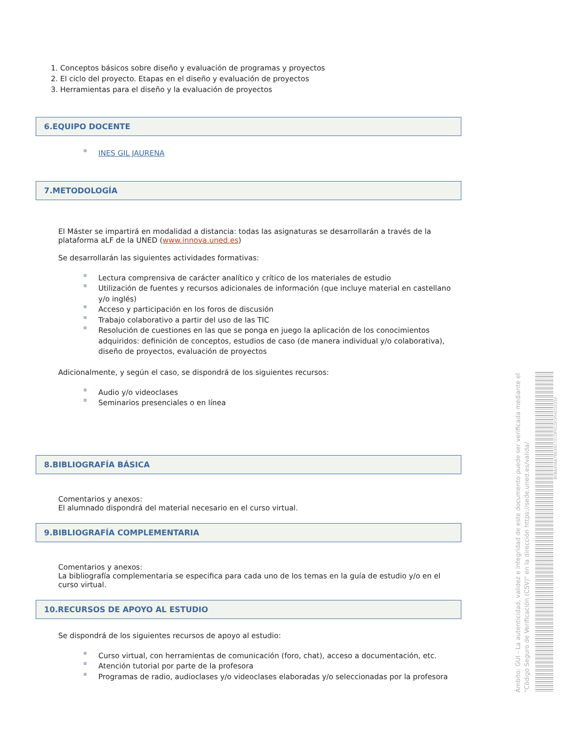1. Conceptos básicos sobre diseño y evaluación de programas y proyectos
2. El ciclo del proyecto. Etapas en el diseño y evaluación de proyectos
3. Herramientas para el diseño y la evaluación de proyectos
6.EQUIPO DOCENTE
INES GIL JAURENA
7.METODOLOGÍA
El Máster se impartirá en modalidad a distancia: todas las asignaturas se desarrollarán a través de la plataforma aLF de la UNED (www.innova.uned.es)
Se desarrollarán las siguientes actividades formativas:
Lectura comprensiva de carácter analítico y crítico de los materiales de estudio
Utilización de fuentes y recursos adicionales de información (que incluye material en castellano y/o inglés)
Acceso y participación en los foros de discusión
Trabajo colaborativo a partir del uso de las TIC
Resolución de cuestiones en las que se ponga en juego la aplicación de los conocimientos adquiridos: definición de conceptos, estudios de caso (de manera individual y/o colaborativa), diseño de proyectos, evaluación de proyectos
Adicionalmente, y según el caso, se dispondrá de los siguientes recursos:
Audio y/o videoclases
Seminarios presenciales o en línea
8.BIBLIOGRAFÍA BÁSICA
Comentarios y anexos:
El alumnado dispondrá del material necesario en el curso virtual.
9.BIBLIOGRAFÍA COMPLEMENTARIA
Comentarios y anexos:
La bibliografía complementaria se especifica para cada uno de los temas en la guía de estudio y/o en el curso virtual.
10.RECURSOS DE APOYO AL ESTUDIO
Se dispondrá de los siguientes recursos de apoyo al estudio:
Curso virtual, con herramientas de comunicación (foro, chat), acceso a documentación, etc.
Atención tutorial por parte de la profesora
Programas de radio, audioclases y/o videoclases elaboradas y/o seleccionadas por la profesora
Ámbito: GUI - La autenticidad, validez e integridad de este documento puede ser verificada mediante el "Código Seguro de Verificación (CSV)" en la dirección https://sede.uned.es/valida/
80BA40AA7B649272CDF0CDC954D1E350